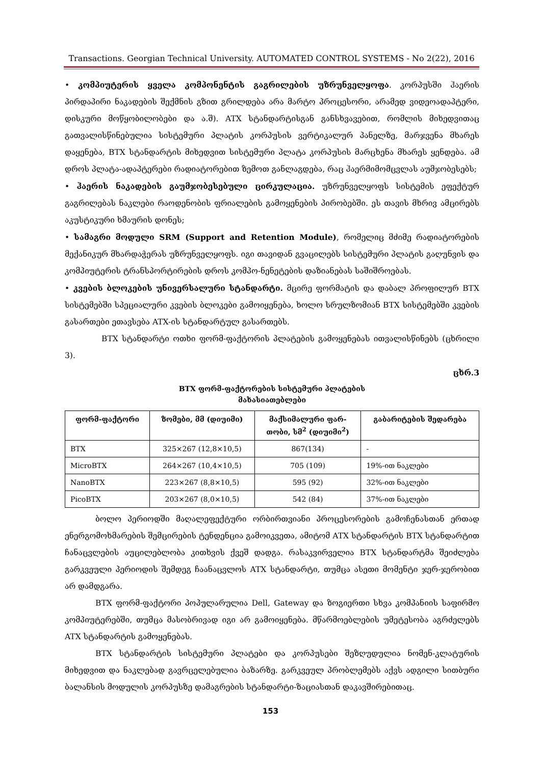Transactions. Georgian Technical University. AUTOMATED CONTROL SYSTEMS - No 2(22), 2016
• კომპიუტერის ყველა კომპონენტის გაგრილების უზრუნველყოფა. კორპუსში ჰაერის პირდაპირი ნაკადების შექმნის გზით გრილდება არა მარტო პროცესორი, არამედ ვიდეოადაპტერი, დისკური მოწყობილობები და ა.შ). ATX სტანდარტისგან განსხვავებით, რომლის მიხედვითაც გათვალისწინებულია სისტემური პლატის კორპუსის ვერტიკალურ პანელზე, მარჯვენა მხარეს დაყენება, BTX სტანდარტის მიხედვით სისტემური პლატა კორპუსის მარცხენა მხარეს ყენდება. ამ დროს პლატა-ადაპტერები რადიატორებით ზემოთ განლაგდება, რაც ჰაერმიმომცვლას აუმჯობესებს;
• ჰაერის ნაკადების გაუმჯობესებული ცირკულაცია. უზრუნველყოფს სისტემის ეფექტურ გაგრილებას ნაკლები რაოდენობის ფრიალების გამოყენების პირობებში. ეს თავის მხრივ ამცირებს აკუსტიკური ხმაურის დონეს;
• სამაგრი მოდული SRM (Support and Retention Module), რომელიც მძიმე რადიატორების მექანიკურ მხარდაჭერას უზრუნველყოფს. იგი თავიდან გვაცილებს სისტემური პლატის გაღუნვის და კომპიუტერის ტრანსპორტირების დროს კომპო-ნენეტების დაზიანებას საშიშროებას.
• კვების ბლოკების უნივერსალური სტანდარტი. მცირე ფორმატის და დაბალ პროფილურ BTX სისტემებში სპეციალური კვების ბლოკები გამოიყენება, ხოლო სრულზომიან BTX სისტემებში კვების გასართები ეთავსება ATX-ის სტანდარტულ გასართებს.
BTX სტანდარტი ოთხი ფორმ-ფაქტორის პლატების გამოყენებას ითვალისწინებს (ცხრილი 3).
ცხრ.3
BTX ფორმ-ფაქტორების სისტემური პლატების
მახასიათებლები
| ფორმ-ფაქტორი | ზომები, მმ (დიუიმი) | მაქსიმალური ფარ- თობი, სმ<sup>2</sup> (დიუიმი<sup>2</sup>) | გაბარიტების შედარება |
| --- | --- | --- | --- |
| BTX | 325×267 (12,8×10,5) | 867(134) | - |
| MicroBTX | 264×267 (10,4×10,5) | 705 (109) | 19%-ით ნაკლები |
| NanoBTX | 223×267 (8,8×10,5) | 595 (92) | 32%-ით ნაკლები |
| PicoBTX | 203×267 (8,0×10,5) | 542 (84) | 37%-ით ნაკლები |
ბოლო პერიოდში მაღალეფექტური ორბირთვიანი პროცესორების გამოჩენასთან ერთად ენერგომოხმარების შემცირების ტენდენცია გამოიკვეთა, ამიტომ ATX სტანდარტის BTX სტანდარტით ჩანაცვლების აუცილებლობა კითხვის ქვეშ დადგა. რასაკვირველია BTX სტანდარტმა შეიძლება გარკვეული პერიოდის შემდეგ ჩაანაცვლოს ATX სტანდარტი, თუმცა ასეთი მომენტი ჯერ-ჯერობით არ დამდგარა.
BTX ფორმ-ფაქტორი პოპულარულია Dell, Gateway და ზოგიერთი სხვა კომპანიის საფირმო კომპიუტერებში, თუმცა მასობრივად იგი არ გამოიყენება. მწარმოებლების უმეტესობა აგრძელებს ATX სტანდარტის გამოყენებას.
BTX სტანდარტის სისტემური პლატები და კორპუსები შეზღუდულია ნომენ-კლატურის მიხედვით და ნაკლებად გავრცელებულია ბაზარზე. გარკვეულ პრობლემებს აქვს ადგილი სითბური ბალანსის მოდულის კორპუსზე დამაგრების სტანდარტი-ზაციასთან დაკავშირებითაც.
153